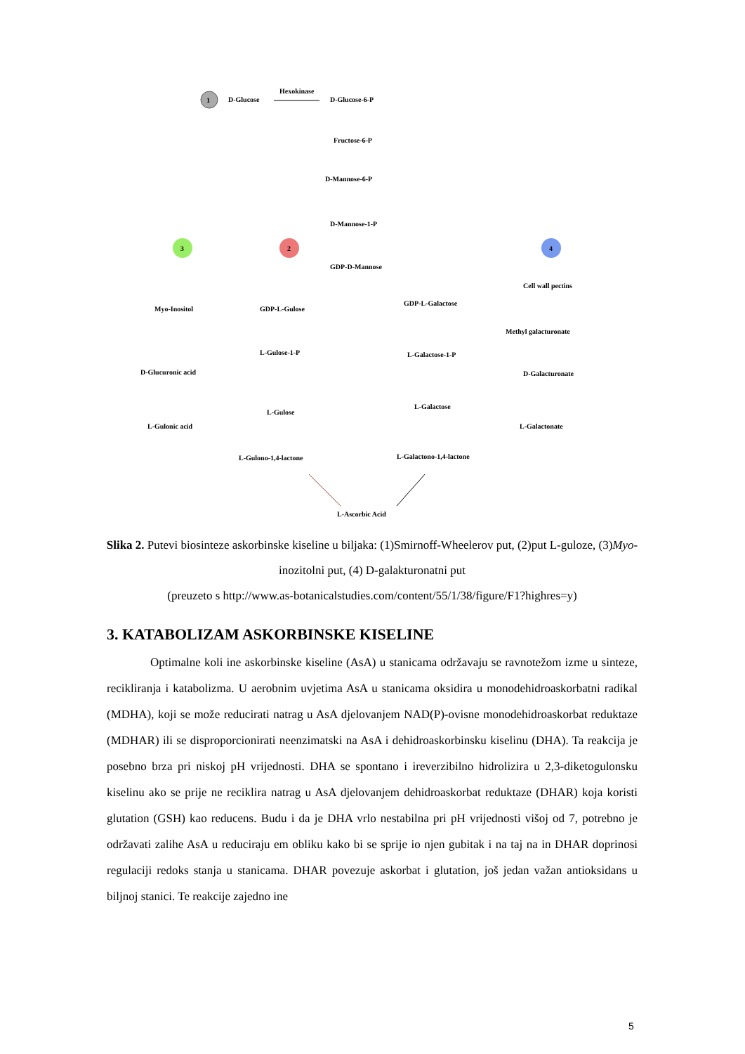1
D-Glucose
Hexokinase
D-Glucose-6-P
Fructose-6-P
D-Mannose-6-P
D-Mannose-1-P
3
2
4
GDP-D-Mannose
Myo-Inositol
GDP-L-Gulose
GDP-L-Galactose
Cell wall pectins
Methyl galacturonate
L-Gulose-1-P
L-Galactose-1-P
D-Glucuronic acid
D-Galacturonate
L-Gulose
L-Galactose
L-Gulonic acid
L-Galactonate
L-Gulono-1,4-lactone
L-Galactono-1,4-lactone
L-Ascorbic Acid
Slika 2. Putevi biosinteze askorbinske kiseline u biljaka: (1)Smirnoff-Wheelerov put, (2)put L-guloze, (3)Myo-inozitolni put, (4) D-galakturonatni put
(preuzeto s http://www.as-botanicalstudies.com/content/55/1/38/figure/F1?highres=y)
3. KATABOLIZAM ASKORBINSKE KISELINE
Optimalne koli ine askorbinske kiseline (AsA) u stanicama održavaju se ravnotežom izme u sinteze, recikliranja i katabolizma. U aerobnim uvjetima AsA u stanicama oksidira u monodehidroaskorbatni radikal (MDHA), koji se može reducirati natrag u AsA djelovanjem NAD(P)-ovisne monodehidroaskorbat reduktaze (MDHAR) ili se disproporcionirati neenzimatski na AsA i dehidroaskorbinsku kiselinu (DHA). Ta reakcija je posebno brza pri niskoj pH vrijednosti. DHA se spontano i ireverzibilno hidrolizira u 2,3-diketogulonsku kiselinu ako se prije ne reciklira natrag u AsA djelovanjem dehidroaskorbat reduktaze (DHAR) koja koristi glutation (GSH) kao reducens. Budu i da je DHA vrlo nestabilna pri pH vrijednosti višoj od 7, potrebno je održavati zalihe AsA u reduciraju em obliku kako bi se sprije io njen gubitak i na taj na in DHAR doprinosi regulaciji redoks stanja u stanicama. DHAR povezuje askorbat i glutation, još jedan važan antioksidans u biljnoj stanici. Te reakcije zajedno ine
5